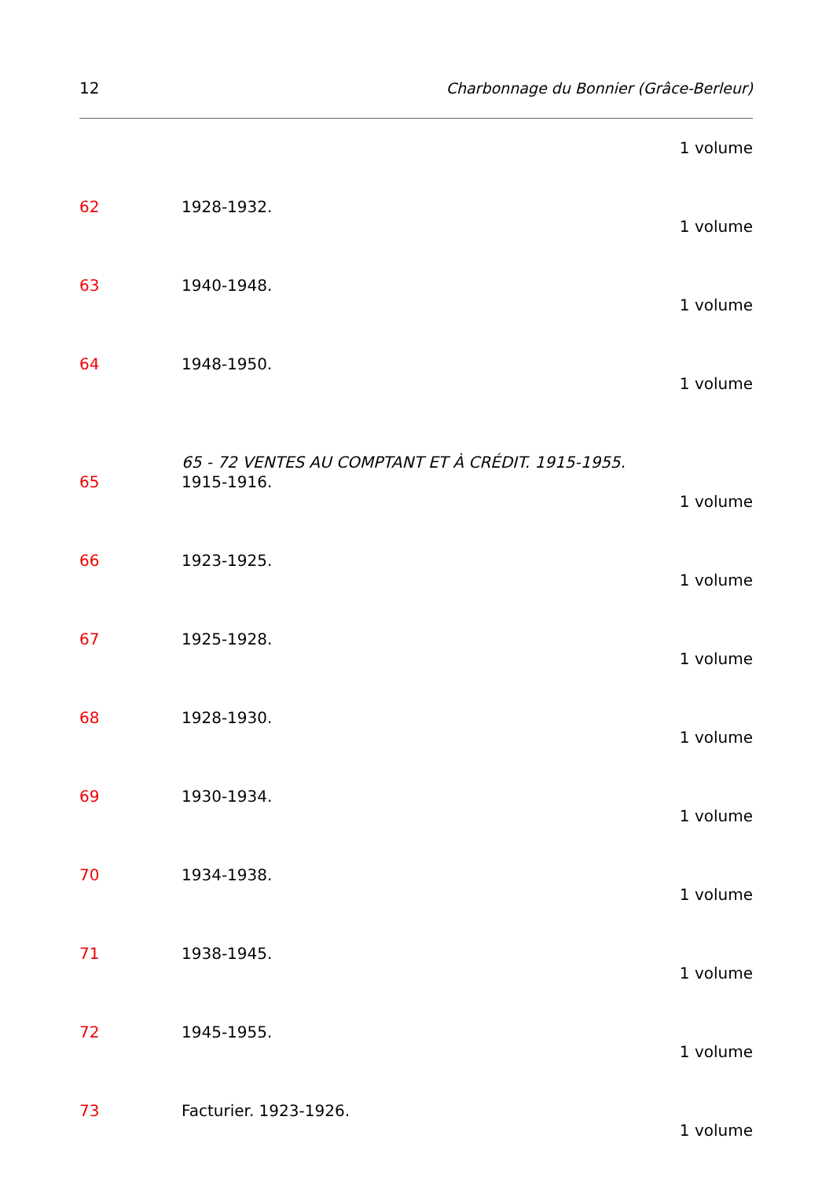12 Charbonnage du Bonnier (Grâce-Berleur)
1 volume
62 1928-1932.
1 volume
63 1940-1948.
1 volume
64 1948-1950.
1 volume
65 - 72 VENTES AU COMPTANT ET À CRÉDIT. 1915-1955.
65 1915-1916.
1 volume
66 1923-1925.
1 volume
67 1925-1928.
1 volume
68 1928-1930.
1 volume
69 1930-1934.
1 volume
70 1934-1938.
1 volume
71 1938-1945.
1 volume
72 1945-1955.
1 volume
73 Facturier. 1923-1926.
1 volume